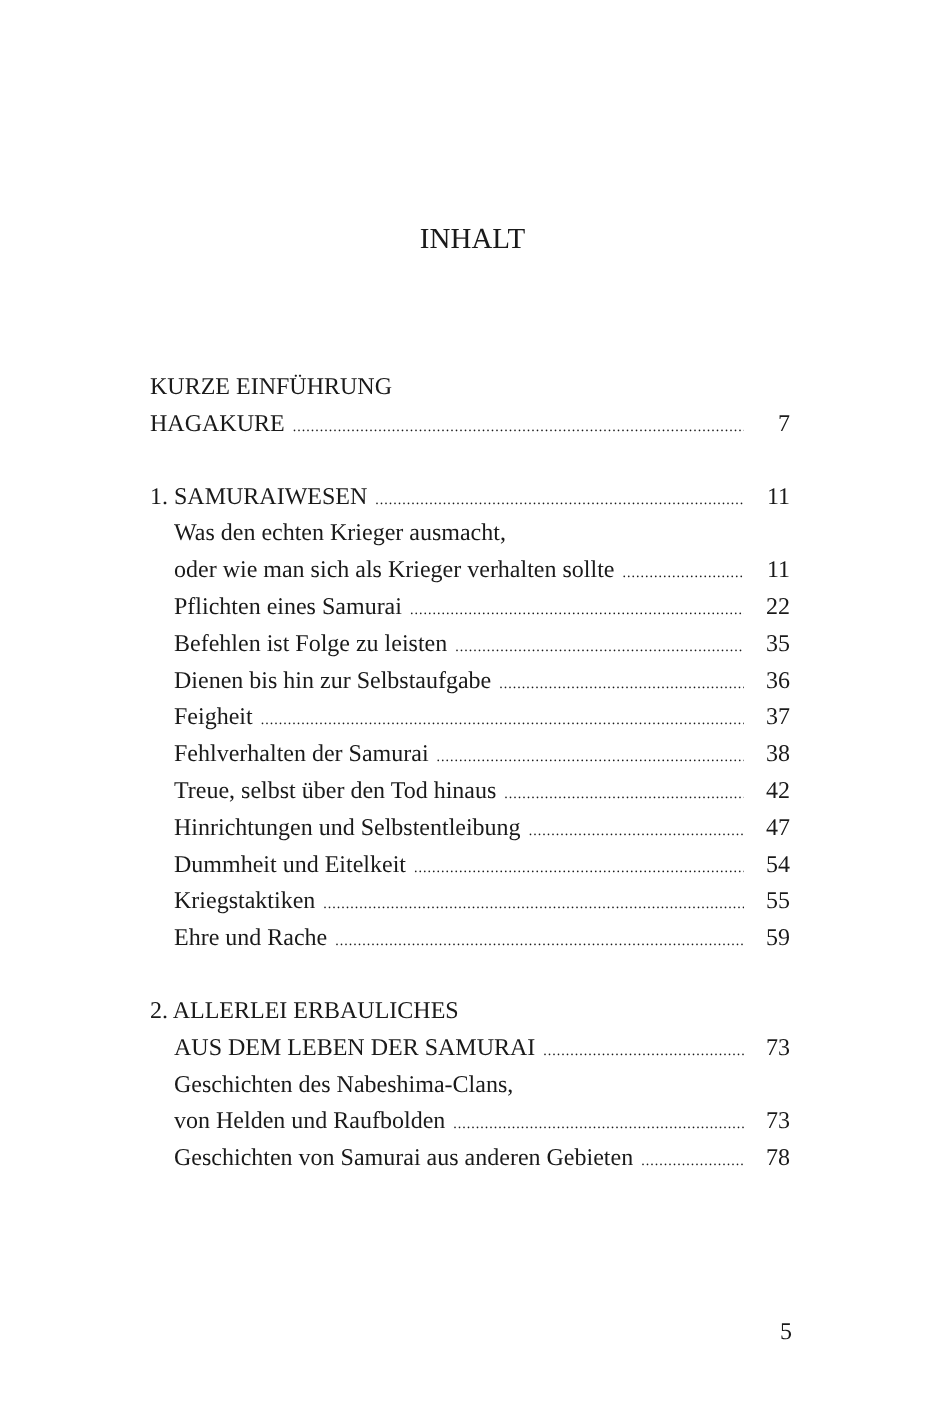INHALT
KURZE EINFÜHRUNG
HAGAKURE 7
1. SAMURAIWESEN 11
Was den echten Krieger ausmacht,
oder wie man sich als Krieger verhalten sollte 11
Pflichten eines Samurai 22
Befehlen ist Folge zu leisten 35
Dienen bis hin zur Selbstaufgabe 36
Feigheit 37
Fehlverhalten der Samurai 38
Treue, selbst über den Tod hinaus 42
Hinrichtungen und Selbstentleibung 47
Dummheit und Eitelkeit 54
Kriegstaktiken 55
Ehre und Rache 59
2. ALLERLEI ERBAULICHES
AUS DEM LEBEN DER SAMURAI 73
Geschichten des Nabeshima-Clans,
von Helden und Raufbolden 73
Geschichten von Samurai aus anderen Gebieten 78
5